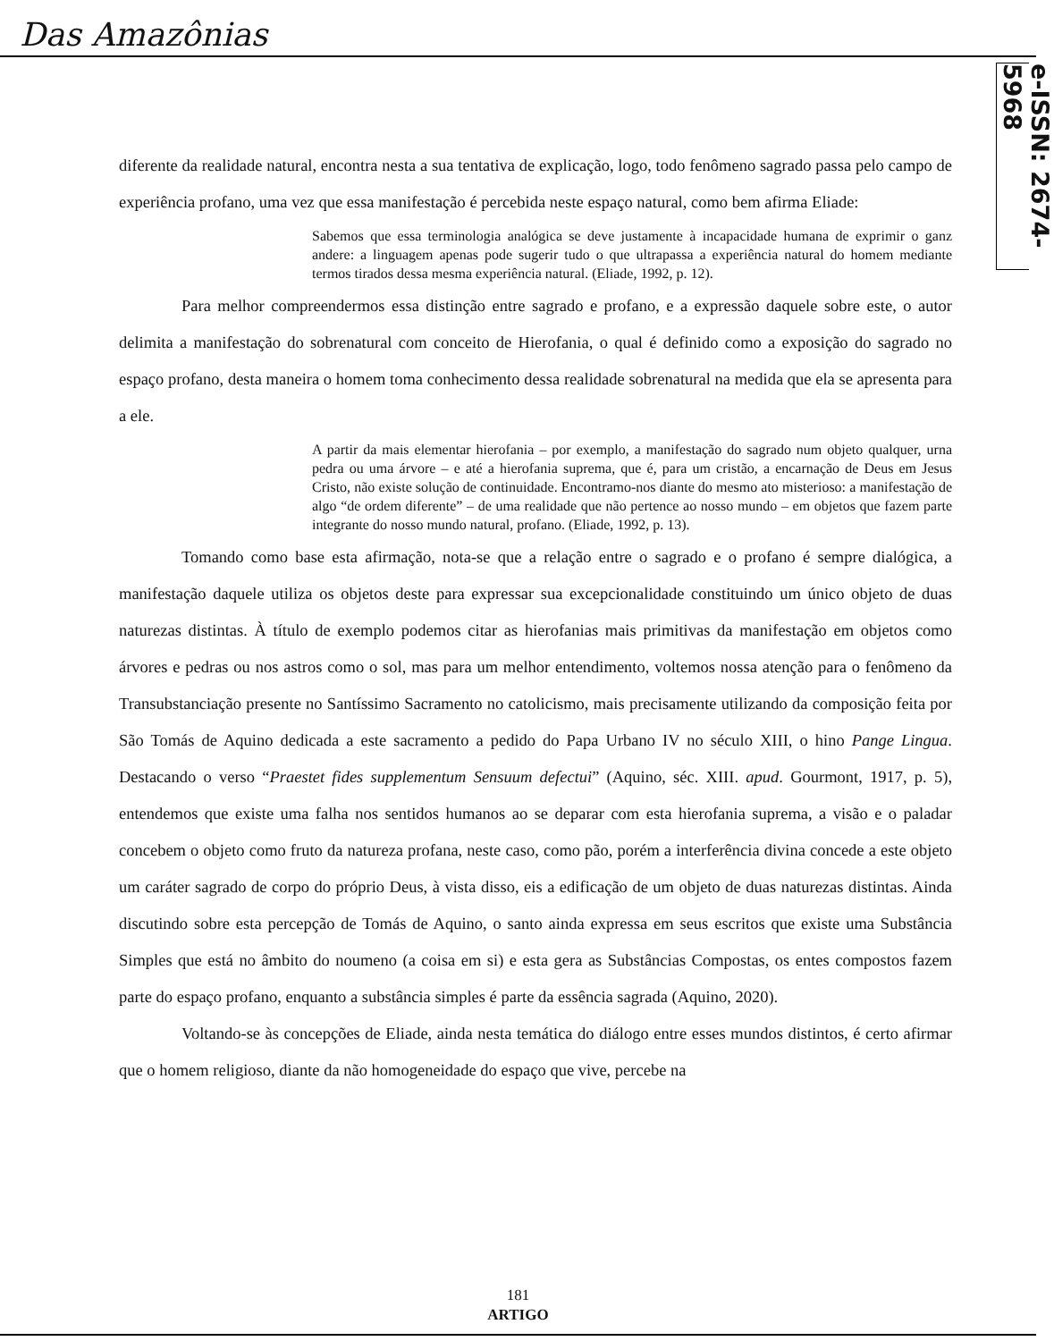Das Amazônias
e-ISSN: 2674-5968
diferente da realidade natural, encontra nesta a sua tentativa de explicação, logo, todo fenômeno sagrado passa pelo campo de experiência profano, uma vez que essa manifestação é percebida neste espaço natural, como bem afirma Eliade:
Sabemos que essa terminologia analógica se deve justamente à incapacidade humana de exprimir o ganz andere: a linguagem apenas pode sugerir tudo o que ultrapassa a experiência natural do homem mediante termos tirados dessa mesma experiência natural. (Eliade, 1992, p. 12).
Para melhor compreendermos essa distinção entre sagrado e profano, e a expressão daquele sobre este, o autor delimita a manifestação do sobrenatural com conceito de Hierofania, o qual é definido como a exposição do sagrado no espaço profano, desta maneira o homem toma conhecimento dessa realidade sobrenatural na medida que ela se apresenta para a ele.
A partir da mais elementar hierofania – por exemplo, a manifestação do sagrado num objeto qualquer, urna pedra ou uma árvore – e até a hierofania suprema, que é, para um cristão, a encarnação de Deus em Jesus Cristo, não existe solução de continuidade. Encontramo-nos diante do mesmo ato misterioso: a manifestação de algo “de ordem diferente” – de uma realidade que não pertence ao nosso mundo – em objetos que fazem parte integrante do nosso mundo natural, profano. (Eliade, 1992, p. 13).
Tomando como base esta afirmação, nota-se que a relação entre o sagrado e o profano é sempre dialógica, a manifestação daquele utiliza os objetos deste para expressar sua excepcionalidade constituindo um único objeto de duas naturezas distintas. À título de exemplo podemos citar as hierofanias mais primitivas da manifestação em objetos como árvores e pedras ou nos astros como o sol, mas para um melhor entendimento, voltemos nossa atenção para o fenômeno da Transubstanciação presente no Santíssimo Sacramento no catolicismo, mais precisamente utilizando da composição feita por São Tomás de Aquino dedicada a este sacramento a pedido do Papa Urbano IV no século XIII, o hino Pange Lingua. Destacando o verso “Praestet fides supplementum Sensuum defectui” (Aquino, séc. XIII. apud. Gourmont, 1917, p. 5), entendemos que existe uma falha nos sentidos humanos ao se deparar com esta hierofania suprema, a visão e o paladar concebem o objeto como fruto da natureza profana, neste caso, como pão, porém a interferência divina concede a este objeto um caráter sagrado de corpo do próprio Deus, à vista disso, eis a edificação de um objeto de duas naturezas distintas. Ainda discutindo sobre esta percepção de Tomás de Aquino, o santo ainda expressa em seus escritos que existe uma Substância Simples que está no âmbito do noumeno (a coisa em si) e esta gera as Substâncias Compostas, os entes compostos fazem parte do espaço profano, enquanto a substância simples é parte da essência sagrada (Aquino, 2020).
Voltando-se às concepções de Eliade, ainda nesta temática do diálogo entre esses mundos distintos, é certo afirmar que o homem religioso, diante da não homogeneidade do espaço que vive, percebe na
181
ARTIGO